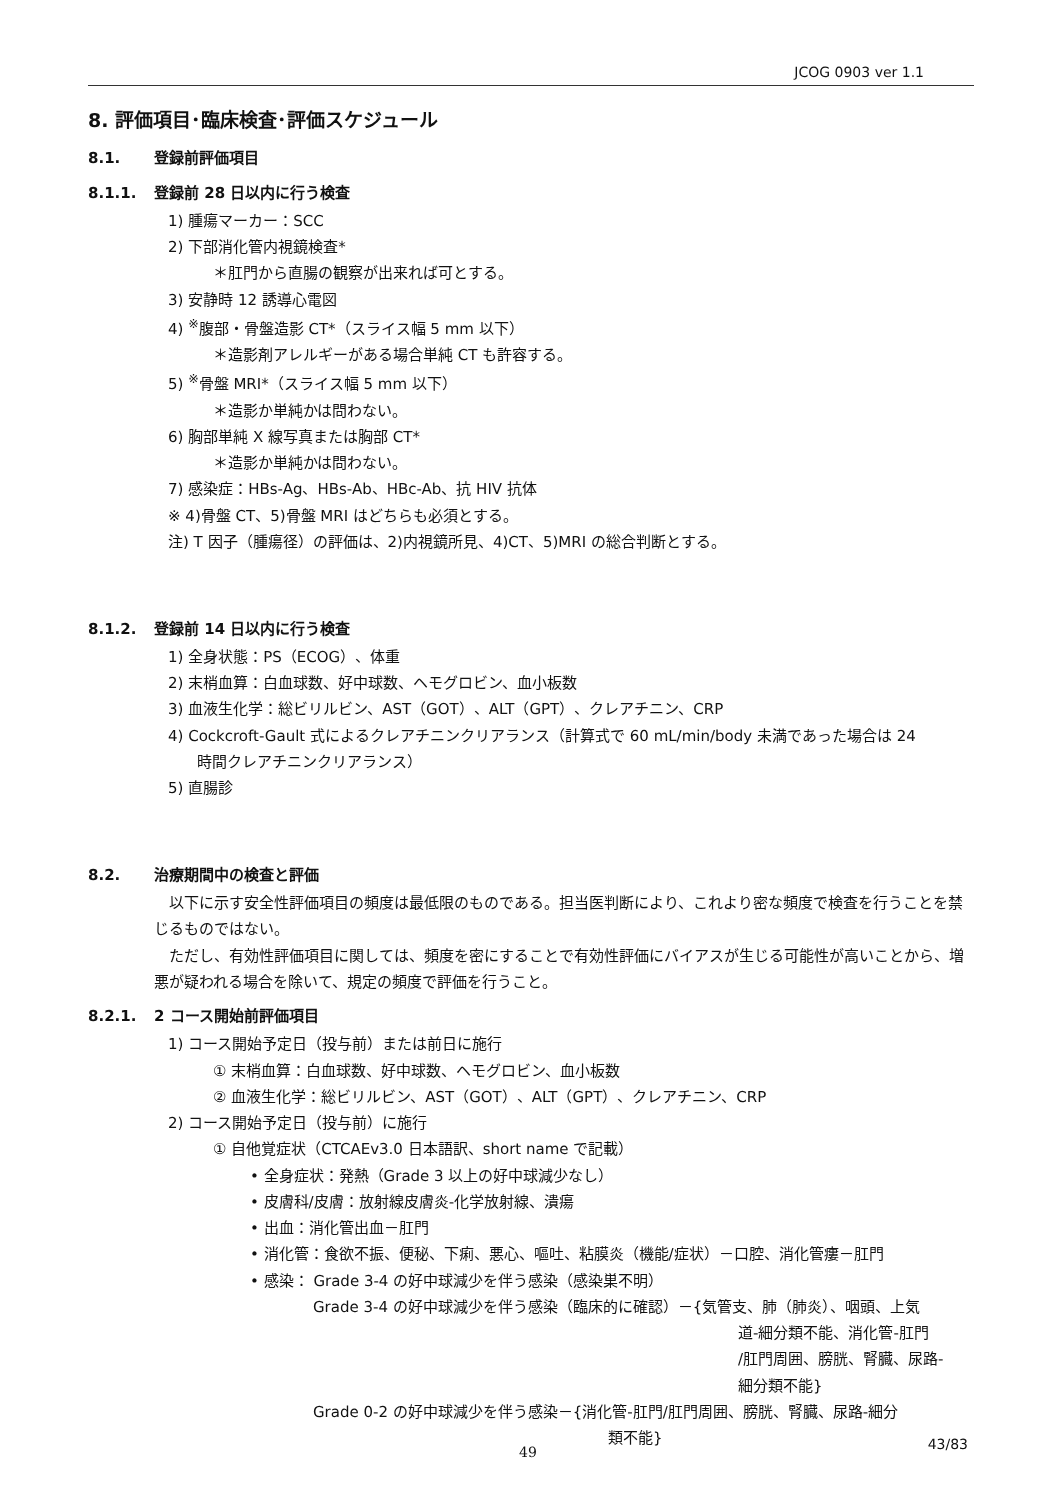JCOG 0903 ver 1.1
8. 評価項目･臨床検査･評価スケジュール
8.1. 登録前評価項目
8.1.1. 登録前 28 日以内に行う検査
1) 腫瘍マーカー：SCC
2) 下部消化管内視鏡検査*
＊肛門から直腸の観察が出来れば可とする。
3) 安静時 12 誘導心電図
4) <sup>※</sup>腹部・骨盤造影 CT*（スライス幅 5 mm 以下）
＊造影剤アレルギーがある場合単純 CT も許容する。
5) <sup>※</sup>骨盤 MRI*（スライス幅 5 mm 以下）
＊造影か単純かは問わない。
6) 胸部単純 X 線写真または胸部 CT*
＊造影か単純かは問わない。
7) 感染症：HBs-Ag、HBs-Ab、HBc-Ab、抗 HIV 抗体
※ 4)骨盤 CT、5)骨盤 MRI はどちらも必須とする。
注) T 因子（腫瘍径）の評価は、2)内視鏡所見、4)CT、5)MRI の総合判断とする。
8.1.2. 登録前 14 日以内に行う検査
1) 全身状態：PS（ECOG）、体重
2) 末梢血算：白血球数、好中球数、ヘモグロビン、血小板数
3) 血液生化学：総ビリルビン、AST（GOT）、ALT（GPT）、クレアチニン、CRP
4) Cockcroft-Gault 式によるクレアチニンクリアランス（計算式で 60 mL/min/body 未満であった場合は 24
時間クレアチニンクリアランス）
5) 直腸診
8.2. 治療期間中の検査と評価
以下に示す安全性評価項目の頻度は最低限のものである。担当医判断により、これより密な頻度で検査を行うことを禁じるものではない。
ただし、有効性評価項目に関しては、頻度を密にすることで有効性評価にバイアスが生じる可能性が高いことから、増悪が疑われる場合を除いて、規定の頻度で評価を行うこと。
8.2.1. 2 コース開始前評価項目
1) コース開始予定日（投与前）または前日に施行
① 末梢血算：白血球数、好中球数、ヘモグロビン、血小板数
② 血液生化学：総ビリルビン、AST（GOT）、ALT（GPT）、クレアチニン、CRP
2) コース開始予定日（投与前）に施行
① 自他覚症状（CTCAEv3.0 日本語訳、short name で記載）
• 全身症状：発熱（Grade 3 以上の好中球減少なし）
• 皮膚科/皮膚：放射線皮膚炎-化学放射線、潰瘍
• 出血：消化管出血－肛門
• 消化管：食欲不振、便秘、下痢、悪心、嘔吐、粘膜炎（機能/症状）－口腔、消化管瘻－肛門
• 感染： Grade 3-4 の好中球減少を伴う感染（感染巣不明）
Grade 3-4 の好中球減少を伴う感染（臨床的に確認）－{気管支、肺（肺炎）、咽頭、上気
道-細分類不能、消化管-肛門
/肛門周囲、膀胱、腎臓、尿路-
細分類不能}
Grade 0-2 の好中球減少を伴う感染－{消化管-肛門/肛門周囲、膀胱、腎臓、尿路-細分
類不能}
43/83 49